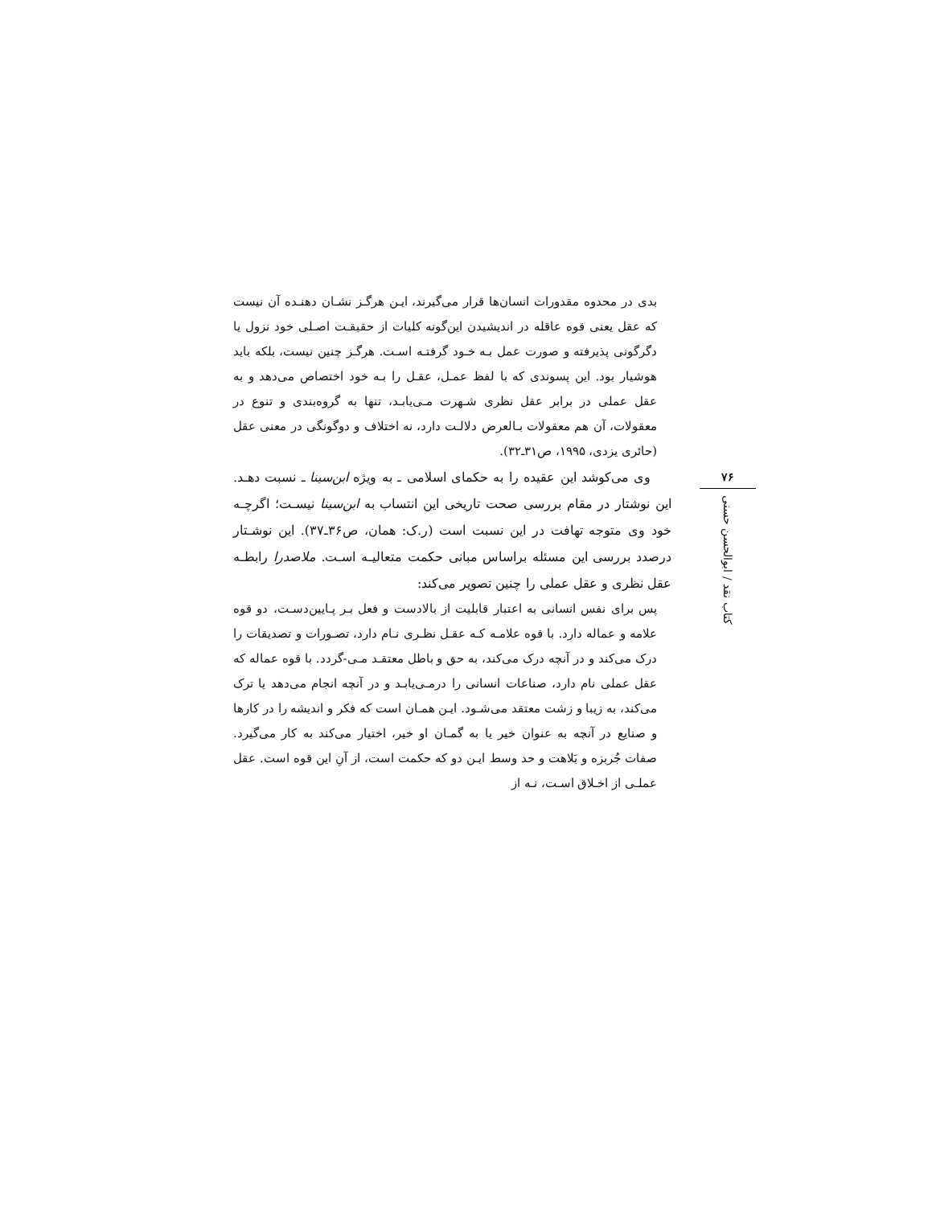بدی در محدوه مقدورات انسان‌ها قرار می‌گیرند، ایـن هرگـز نشـان دهنـده آن نیست که عقل یعنی قوه عاقله در اندیشیدن این‌گونه کلیات از حقیقـت اصـلی خود نزول یا دگرگونی پذیرفته و صورت عمل بـه خـود گرفتـه اسـت. هرگـز چنین نیست، بلکه باید هوشیار بود. این پسوندی که با لفظ عمـل، عقـل را بـه خود اختصاص می‌دهد و به عقل عملی در برابر عقل نظری شـهرت مـی‌یابـد، تنها به گروه‌بندی و تنوع در معقولات، آن هم معقولات بـالعرض دلالـت دارد، نه اختلاف و دوگونگی در معنی عقل (حائری یزدی، ۱۹۹۵، ص۳۱ـ۳۲).
وی می‌کوشد این عقیده را به حکمای اسلامی ـ به ویژه ابن‌سینا ـ نسبت دهـد. این نوشتار در مقام بررسی صحت تاریخی این انتساب به ابن‌سینا نیسـت؛ اگرچـه خود وی متوجه تهافت در این نسبت است (ر.ک: همان، ص۳۶ـ۳۷). این نوشـتار درصدد بررسی این مسئله براساس مبانی حکمت متعالیـه اسـت. ملاصدرا رابطـه عقل نظری و عقل عملی را چنین تصویر می‌کند:
پس برای نفس انسانی به اعتبار قابلیت از بالادست و فعل بـر پـایین‌دسـت، دو قوه علامه و عماله دارد. با قوه علامـه کـه عقـل نظـری نـام دارد، تصـورات و تصدیقات را درک می‌کند و در آنچه درک می‌کند، به حق و باطل معتقـد مـی-گردد. با قوه عماله که عقل عملی نام دارد، صناعات انسانی را درمـی‌یابـد و در آنچه انجام می‌دهد یا ترک می‌کند، به زیبا و زشت معتقد می‌شـود. ایـن همـان است که فکر و اندیشه را در کارها و صنایع در آنچه به عنوان خیر یا به گمـان او خیر، اختیار می‌کند به کار می‌گیرد. صفات جُربزه و بَلاهت و حد وسط ایـن دو که حکمت است، از آنِ این قوه است. عقل عملـی از اخـلاق اسـت، نـه از
۷۶
کتاب نقد / ابوالحسن حسنی